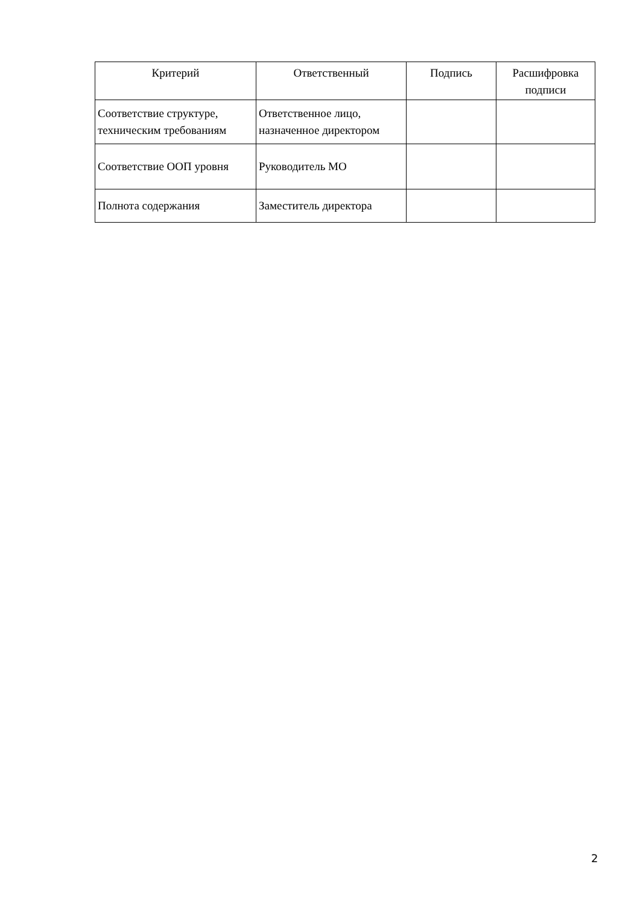| Критерий | Ответственный | Подпись | Расшифровка подписи |
| --- | --- | --- | --- |
| Соответствие структуре, техническим требованиям | Ответственное лицо, назначенное директором | | |
| Соответствие ООП уровня | Руководитель МО | | |
| Полнота содержания | Заместитель директора | | |
2